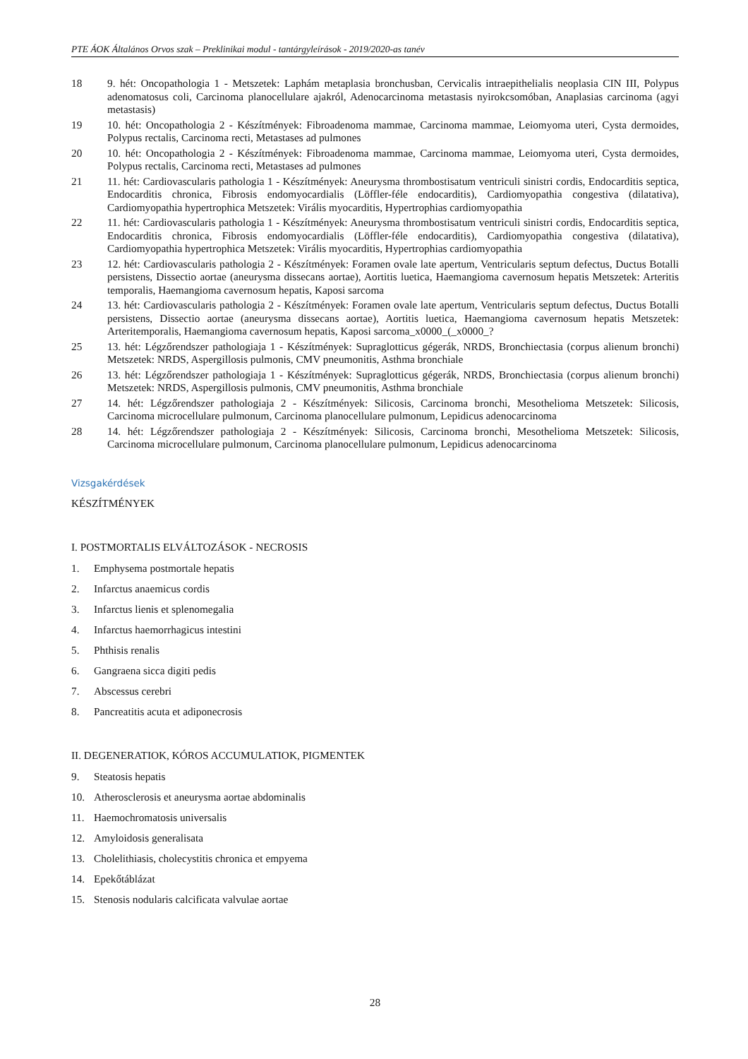PTE ÁOK Általános Orvos szak – Preklinikai modul - tantárgyleírások - 2019/2020-as tanév
| 18 | 9. hét: Oncopathologia 1 - Metszetek: Laphám metaplasia bronchusban, Cervicalis intraepithelialis neoplasia CIN III, Polypus adenomatosus coli, Carcinoma planocellulare ajakról, Adenocarcinoma metastasis nyirokcsomóban, Anaplasias carcinoma (agyi metastasis) |
| 19 | 10. hét: Oncopathologia 2 - Készítmények: Fibroadenoma mammae, Carcinoma mammae, Leiomyoma uteri, Cysta dermoides, Polypus rectalis, Carcinoma recti, Metastases ad pulmones |
| 20 | 10. hét: Oncopathologia 2 - Készítmények: Fibroadenoma mammae, Carcinoma mammae, Leiomyoma uteri, Cysta dermoides, Polypus rectalis, Carcinoma recti, Metastases ad pulmones |
| 21 | 11. hét: Cardiovascularis pathologia 1 - Készítmények: Aneurysma thrombostisatum ventriculi sinistri cordis, Endocarditis septica, Endocarditis chronica, Fibrosis endomyocardialis (Löffler-féle endocarditis), Cardiomyopathia congestiva (dilatativa), Cardiomyopathia hypertrophica Metszetek: Virális myocarditis, Hypertrophias cardiomyopathia |
| 22 | 11. hét: Cardiovascularis pathologia 1 - Készítmények: Aneurysma thrombostisatum ventriculi sinistri cordis, Endocarditis septica, Endocarditis chronica, Fibrosis endomyocardialis (Löffler-féle endocarditis), Cardiomyopathia congestiva (dilatativa), Cardiomyopathia hypertrophica Metszetek: Virális myocarditis, Hypertrophias cardiomyopathia |
| 23 | 12. hét: Cardiovascularis pathologia 2 - Készítmények: Foramen ovale late apertum, Ventricularis septum defectus, Ductus Botalli persistens, Dissectio aortae (aneurysma dissecans aortae), Aortitis luetica, Haemangioma cavernosum hepatis Metszetek: Arteritis temporalis, Haemangioma cavernosum hepatis, Kaposi sarcoma |
| 24 | 13. hét: Cardiovascularis pathologia 2 - Készítmények: Foramen ovale late apertum, Ventricularis septum defectus, Ductus Botalli persistens, Dissectio aortae (aneurysma dissecans aortae), Aortitis luetica, Haemangioma cavernosum hepatis Metszetek: Arteritemporalis, Haemangioma cavernosum hepatis, Kaposi sarcoma_x0000_(_x0000_? |
| 25 | 13. hét: Légzőrendszer pathologiaja 1 - Készítmények: Supraglotticus gégerák, NRDS, Bronchiectasia (corpus alienum bronchi) Metszetek: NRDS, Aspergillosis pulmonis, CMV pneumonitis, Asthma bronchiale |
| 26 | 13. hét: Légzőrendszer pathologiaja 1 - Készítmények: Supraglotticus gégerák, NRDS, Bronchiectasia (corpus alienum bronchi) Metszetek: NRDS, Aspergillosis pulmonis, CMV pneumonitis, Asthma bronchiale |
| 27 | 14. hét: Légzőrendszer pathologiaja 2 - Készítmények: Silicosis, Carcinoma bronchi, Mesothelioma Metszetek: Silicosis, Carcinoma microcellulare pulmonum, Carcinoma planocellulare pulmonum, Lepidicus adenocarcinoma |
| 28 | 14. hét: Légzőrendszer pathologiaja 2 - Készítmények: Silicosis, Carcinoma bronchi, Mesothelioma Metszetek: Silicosis, Carcinoma microcellulare pulmonum, Carcinoma planocellulare pulmonum, Lepidicus adenocarcinoma |
Vizsgakérdések
KÉSZÍTMÉNYEK
I. POSTMORTALIS ELVÁLTOZÁSOK - NECROSIS
1. Emphysema postmortale hepatis
2. Infarctus anaemicus cordis
3. Infarctus lienis et splenomegalia
4. Infarctus haemorrhagicus intestini
5. Phthisis renalis
6. Gangraena sicca digiti pedis
7. Abscessus cerebri
8. Pancreatitis acuta et adiponecrosis
II. DEGENERATIOK, KÓROS ACCUMULATIOK, PIGMENTEK
9. Steatosis hepatis
10. Atherosclerosis et aneurysma aortae abdominalis
11. Haemochromatosis universalis
12. Amyloidosis generalisata
13. Cholelithiasis, cholecystitis chronica et empyema
14. Epekőtáblázat
15. Stenosis nodularis calcificata valvulae aortae
28